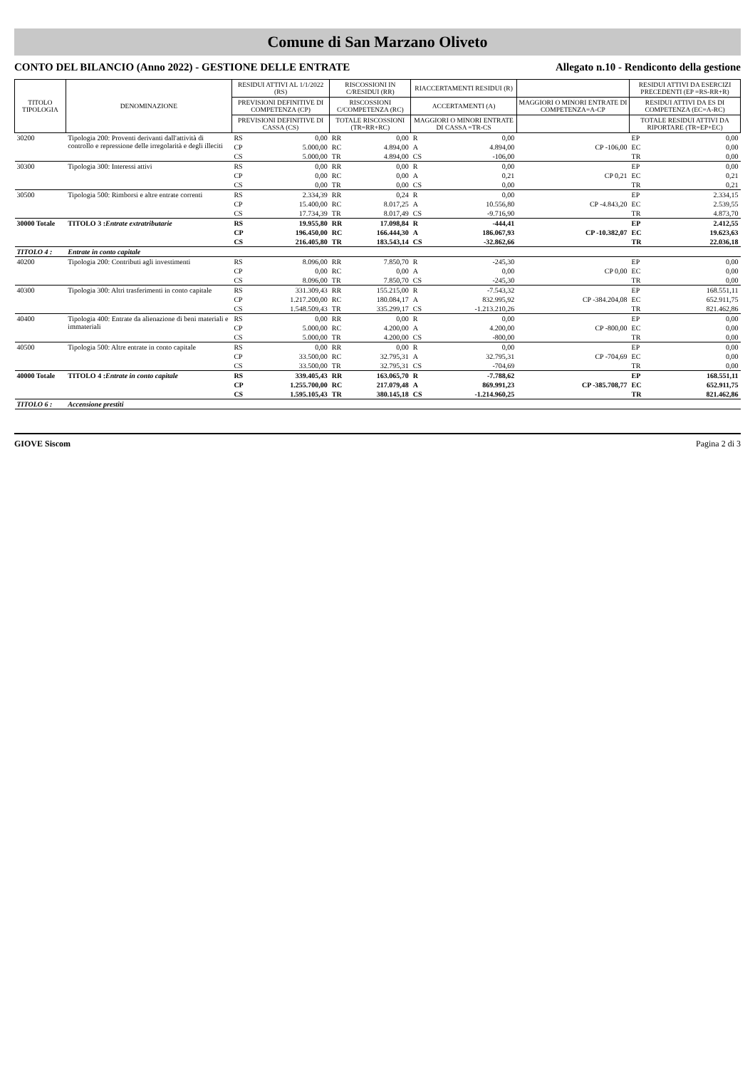Comune di San Marzano Oliveto
CONTO DEL BILANCIO (Anno 2022) - GESTIONE DELLE ENTRATE Allegato n.10 - Rendiconto della gestione
| TITOLO TIPOLOGIA | DENOMINAZIONE | RESIDUI ATTIVI AL 1/1/2022 (RS) | | RISCOSSIONI IN C/RESIDUI (RR) | | RIACCERTAMENTI RESIDUI (R) | | | RESIDUI ATTIVI DA ESERCIZI PRECEDENTI (EP =RS-RR+R) | |
| --- | --- | --- | --- | --- | --- | --- | --- | --- | --- | --- |
| | | PREVISIONI DEFINITIVE DI COMPETENZA (CP) | | RISCOSSIONI C/COMPETENZA (RC) | | ACCERTAMENTI (A) | | MAGGIORI O MINORI ENTRATE DI COMPETENZA=A-CP | RESIDUI ATTIVI DA ES DI COMPETENZA (EC=A-RC) | |
| | | PREVISIONI DEFINITIVE DI CASSA (CS) | | TOTALE RISCOSSIONI (TR=RR+RC) | | MAGGIORI O MINORI ENTRATE DI CASSA =TR-CS | | | TOTALE RESIDUI ATTIVI DA RIPORTARE (TR=EP+EC) | |
| 30200 | Tipologia 200: Proventi derivanti dall'attività di controllo e repressione delle irregolarità e degli illeciti | RS | 0,00 | RR | 0,00 | R | 0,00 | | EP | 0,00 |
| | | CP | 5.000,00 | RC | 4.894,00 | A | 4.894,00 | CP -106,00 | EC | 0,00 |
| | | CS | 5.000,00 | TR | 4.894,00 | CS | -106,00 | | TR | 0,00 |
| 30300 | Tipologia 300: Interessi attivi | RS | 0,00 | RR | 0,00 | R | 0,00 | | EP | 0,00 |
| | | CP | 0,00 | RC | 0,00 | A | 0,21 | CP 0,21 | EC | 0,21 |
| | | CS | 0,00 | TR | 0,00 | CS | 0,00 | | TR | 0,21 |
| 30500 | Tipologia 500: Rimborsi e altre entrate correnti | RS | 2.334,39 | RR | 0,24 | R | 0,00 | | EP | 2.334,15 |
| | | CP | 15.400,00 | RC | 8.017,25 | A | 10.556,80 | CP -4.843,20 | EC | 2.539,55 |
| | | CS | 17.734,39 | TR | 8.017,49 | CS | -9.716,90 | | TR | 4.873,70 |
| 30000 Totale | TITOLO 3 : Entrate extratributarie | RS | 19.955,80 | RR | 17.098,84 | R | -444,41 | | EP | 2.412,55 |
| | | CP | 196.450,00 | RC | 166.444,30 | A | 186.067,93 | CP -10.382,07 | EC | 19.623,63 |
| | | CS | 216.405,80 | TR | 183.543,14 | CS | -32.862,66 | | TR | 22.036,18 |
| TITOLO 4 : | Entrate in conto capitale | | | | | | | | | |
| 40200 | Tipologia 200: Contributi agli investimenti | RS | 8.096,00 | RR | 7.850,70 | R | -245,30 | | EP | 0,00 |
| | | CP | 0,00 | RC | 0,00 | A | 0,00 | CP 0,00 | EC | 0,00 |
| | | CS | 8.096,00 | TR | 7.850,70 | CS | -245,30 | | TR | 0,00 |
| 40300 | Tipologia 300: Altri trasferimenti in conto capitale | RS | 331.309,43 | RR | 155.215,00 | R | -7.543,32 | | EP | 168.551,11 |
| | | CP | 1.217.200,00 | RC | 180.084,17 | A | 832.995,92 | CP -384.204,08 | EC | 652.911,75 |
| | | CS | 1.548.509,43 | TR | 335.299,17 | CS | -1.213.210,26 | | TR | 821.462,86 |
| 40400 | Tipologia 400: Entrate da alienazione di beni materiali e immateriali | RS | 0,00 | RR | 0,00 | R | 0,00 | | EP | 0,00 |
| | | CP | 5.000,00 | RC | 4.200,00 | A | 4.200,00 | CP -800,00 | EC | 0,00 |
| | | CS | 5.000,00 | TR | 4.200,00 | CS | -800,00 | | TR | 0,00 |
| 40500 | Tipologia 500: Altre entrate in conto capitale | RS | 0,00 | RR | 0,00 | R | 0,00 | | EP | 0,00 |
| | | CP | 33.500,00 | RC | 32.795,31 | A | 32.795,31 | CP -704,69 | EC | 0,00 |
| | | CS | 33.500,00 | TR | 32.795,31 | CS | -704,69 | | TR | 0,00 |
| 40000 Totale | TITOLO 4 : Entrate in conto capitale | RS | 339.405,43 | RR | 163.065,70 | R | -7.788,62 | | EP | 168.551,11 |
| | | CP | 1.255.700,00 | RC | 217.079,48 | A | 869.991,23 | CP -385.708,77 | EC | 652.911,75 |
| | | CS | 1.595.105,43 | TR | 380.145,18 | CS | -1.214.960,25 | | TR | 821.462,86 |
| TITOLO 6 : | Accensione prestiti | | | | | | | | | |
GIOVE Siscom Pagina 2 di 3